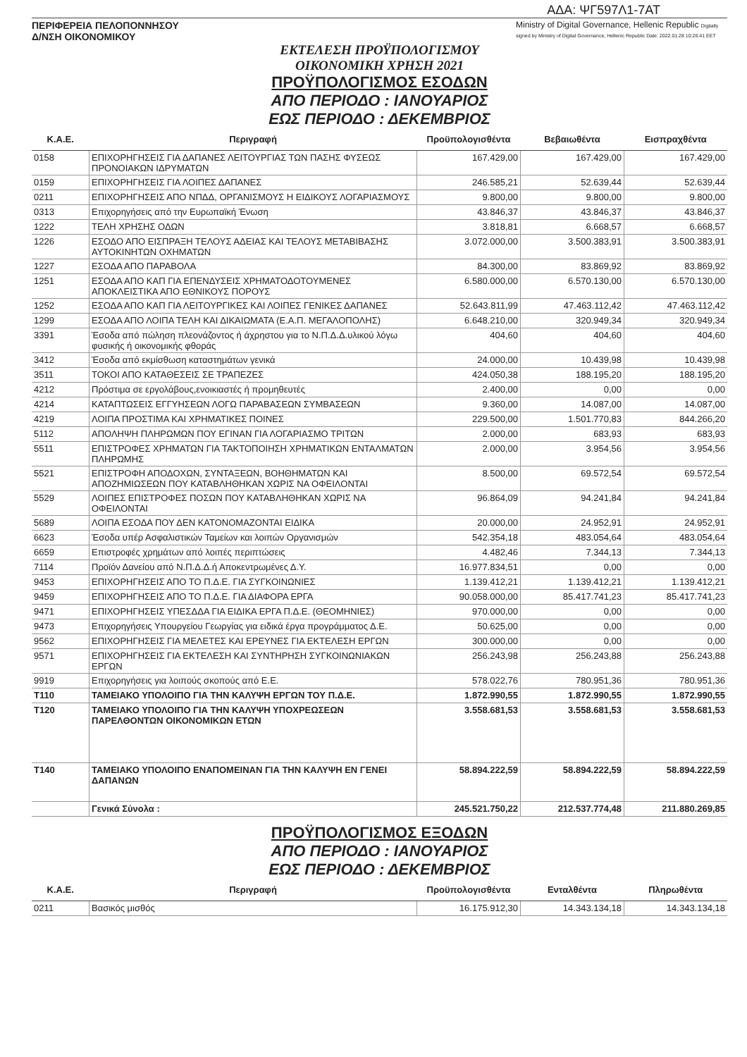ΑΔΑ: ΨΓ597Λ1-7ΑΤ
ΠΕΡΙΦΕΡΕΙΑ ΠΕΛΟΠΟΝΝΗΣΟΥ
Δ/ΝΣΗ ΟΙΚΟΝΟΜΙΚΟΥ
Ministry of Digital Governance, Hellenic Republic Digitally signed by Ministry of Digital Governance, Hellenic Republic Date: 2022.01.28 10:26:41 EET
ΕΚΤΕΛΕΣΗ ΠΡΟΫΠΟΛΟΓΙΣΜΟΥ
ΟΙΚΟΝΟΜΙΚΗ ΧΡΗΣΗ 2021
ΠΡΟΫΠΟΛΟΓΙΣΜΟΣ ΕΣΟΔΩΝ
ΑΠΟ ΠΕΡΙΟΔΟ : ΙΑΝΟΥΑΡΙΟΣ
ΕΩΣ ΠΕΡΙΟΔΟ : ΔΕΚΕΜΒΡΙΟΣ
| Κ.Α.Ε. | Περιγραφή | Προϋπολογισθέντα | Βεβαιωθέντα | Εισπραχθέντα |
| --- | --- | --- | --- | --- |
| 0158 | ΕΠΙΧΟΡΗΓΗΣΕΙΣ ΓΙΑ ΔΑΠΑΝΕΣ ΛΕΙΤΟΥΡΓΙΑΣ ΤΩΝ ΠΑΣΗΣ ΦΥΣΕΩΣ ΠΡΟΝΟΙΑΚΩΝ ΙΔΡΥΜΑΤΩΝ | 167.429,00 | 167.429,00 | 167.429,00 |
| 0159 | ΕΠΙΧΟΡΗΓΗΣΕΙΣ ΓΙΑ ΛΟΙΠΕΣ ΔΑΠΑΝΕΣ | 246.585,21 | 52.639,44 | 52.639,44 |
| 0211 | ΕΠΙΧΟΡΗΓΗΣΕΙΣ ΑΠΟ ΝΠΔΔ, ΟΡΓΑΝΙΣΜΟΥΣ Η ΕΙΔΙΚΟΥΣ ΛΟΓΑΡΙΑΣΜΟΥΣ | 9.800,00 | 9.800,00 | 9.800,00 |
| 0313 | Επιχορηγήσεις από την Ευρωπαϊκή Ένωση | 43.846,37 | 43.846,37 | 43.846,37 |
| 1222 | ΤΕΛΗ ΧΡΗΣΗΣ ΟΔΩΝ | 3.818,81 | 6.668,57 | 6.668,57 |
| 1226 | ΕΣΟΔΟ ΑΠΟ ΕΙΣΠΡΑΞΗ ΤΕΛΟΥΣ ΑΔΕΙΑΣ ΚΑΙ ΤΕΛΟΥΣ ΜΕΤΑΒΙΒΑΣΗΣ ΑΥΤΟΚΙΝΗΤΩΝ ΟΧΗΜΑΤΩΝ | 3.072.000,00 | 3.500.383,91 | 3.500.383,91 |
| 1227 | ΕΣΟΔΑ ΑΠΟ ΠΑΡΑΒΟΛΑ | 84.300,00 | 83.869,92 | 83.869,92 |
| 1251 | ΕΣΟΔΑ ΑΠΟ ΚΑΠ ΓΙΑ ΕΠΕΝΔΥΣΕΙΣ ΧΡΗΜΑΤΟΔΟΤΟΥΜΕΝΕΣ ΑΠΟΚΛΕΙΣΤΙΚΑ ΑΠΟ ΕΘΝΙΚΟΥΣ ΠΟΡΟΥΣ | 6.580.000,00 | 6.570.130,00 | 6.570.130,00 |
| 1252 | ΕΣΟΔΑ ΑΠΟ ΚΑΠ ΓΙΑ ΛΕΙΤΟΥΡΓΙΚΕΣ ΚΑΙ ΛΟΙΠΕΣ ΓΕΝΙΚΕΣ ΔΑΠΑΝΕΣ | 52.643.811,99 | 47.463.112,42 | 47.463.112,42 |
| 1299 | ΕΣΟΔΑ ΑΠΟ ΛΟΙΠΑ ΤΕΛΗ ΚΑΙ ΔΙΚΑΙΩΜΑΤΑ (Ε.Α.Π. ΜΕΓΑΛΟΠΟΛΗΣ) | 6.648.210,00 | 320.949,34 | 320.949,34 |
| 3391 | Έσοδα από πώληση πλεονάζοντος ή άχρηστου για το Ν.Π.Δ.Δ.υλικού λόγω φυσικής ή οικονομικής φθοράς | 404,60 | 404,60 | 404,60 |
| 3412 | Έσοδα από εκμίσθωση καταστημάτων γενικά | 24.000,00 | 10.439,98 | 10.439,98 |
| 3511 | ΤΟΚΟΙ ΑΠΟ ΚΑΤΑΘΕΣΕΙΣ ΣΕ ΤΡΑΠΕΖΕΣ | 424.050,38 | 188.195,20 | 188.195,20 |
| 4212 | Πρόστιμα σε εργολάβους,ενοικιαστές ή προμηθευτές | 2.400,00 | 0,00 | 0,00 |
| 4214 | ΚΑΤΑΠΤΩΣΕΙΣ ΕΓΓΥΗΣΕΩΝ ΛΟΓΩ ΠΑΡΑΒΑΣΕΩΝ ΣΥΜΒΑΣΕΩΝ | 9.360,00 | 14.087,00 | 14.087,00 |
| 4219 | ΛΟΙΠΑ ΠΡΟΣΤΙΜΑ ΚΑΙ ΧΡΗΜΑΤΙΚΕΣ ΠΟΙΝΕΣ | 229.500,00 | 1.501.770,83 | 844.266,20 |
| 5112 | ΑΠΟΛΗΨΗ ΠΛΗΡΩΜΩΝ ΠΟΥ ΕΓΙΝΑΝ ΓΙΑ ΛΟΓΑΡΙΑΣΜΟ ΤΡΙΤΩΝ | 2.000,00 | 683,93 | 683,93 |
| 5511 | ΕΠΙΣΤΡΟΦΕΣ ΧΡΗΜΑΤΩΝ ΓΙΑ ΤΑΚΤΟΠΟΙΗΣΗ ΧΡΗΜΑΤΙΚΩΝ ΕΝΤΑΛΜΑΤΩΝ ΠΛΗΡΩΜΗΣ | 2.000,00 | 3.954,56 | 3.954,56 |
| 5521 | ΕΠΙΣΤΡΟΦΗ ΑΠΟΔΟΧΩΝ, ΣΥΝΤΑΞΕΩΝ, ΒΟΗΘΗΜΑΤΩΝ ΚΑΙ ΑΠΟΖΗΜΙΩΣΕΩΝ ΠΟΥ ΚΑΤΑΒΛΗΘΗΚΑΝ ΧΩΡΙΣ ΝΑ ΟΦΕΙΛΟΝΤΑΙ | 8.500,00 | 69.572,54 | 69.572,54 |
| 5529 | ΛΟΙΠΕΣ ΕΠΙΣΤΡΟΦΕΣ ΠΟΣΩΝ ΠΟΥ ΚΑΤΑΒΛΗΘΗΚΑΝ ΧΩΡΙΣ ΝΑ ΟΦΕΙΛΟΝΤΑΙ | 96.864,09 | 94.241,84 | 94.241,84 |
| 5689 | ΛΟΙΠΑ ΕΣΟΔΑ ΠΟΥ ΔΕΝ ΚΑΤΟΝΟΜΑΖΟΝΤΑΙ ΕΙΔΙΚΑ | 20.000,00 | 24.952,91 | 24.952,91 |
| 6623 | Έσοδα υπέρ Ασφαλιστικών Ταμείων και λοιπών Οργανισμών | 542.354,18 | 483.054,64 | 483.054,64 |
| 6659 | Επιστροφές χρημάτων από λοιπές περιπτώσεις | 4.482,46 | 7.344,13 | 7.344,13 |
| 7114 | Προϊόν Δανείου από Ν.Π.Δ.Δ.ή Αποκεντρωμένες Δ.Υ. | 16.977.834,51 | 0,00 | 0,00 |
| 9453 | ΕΠΙΧΟΡΗΓΗΣΕΙΣ ΑΠΟ ΤΟ Π.Δ.Ε. ΓΙΑ ΣΥΓΚΟΙΝΩΝΙΕΣ | 1.139.412,21 | 1.139.412,21 | 1.139.412,21 |
| 9459 | ΕΠΙΧΟΡΗΓΗΣΕΙΣ ΑΠΟ ΤΟ Π.Δ.Ε. ΓΙΑ ΔΙΑΦΟΡΑ ΕΡΓΑ | 90.058.000,00 | 85.417.741,23 | 85.417.741,23 |
| 9471 | ΕΠΙΧΟΡΗΓΗΣΕΙΣ ΥΠΕΣΔΔΑ ΓΙΑ ΕΙΔΙΚΑ ΕΡΓΑ Π.Δ.Ε. (ΘΕΟΜΗΝΙΕΣ) | 970.000,00 | 0,00 | 0,00 |
| 9473 | Επιχορηγήσεις Υπουργείου Γεωργίας για ειδικά έργα προγράμματος Δ.Ε. | 50.625,00 | 0,00 | 0,00 |
| 9562 | ΕΠΙΧΟΡΗΓΗΣΕΙΣ ΓΙΑ ΜΕΛΕΤΕΣ ΚΑΙ ΕΡΕΥΝΕΣ ΓΙΑ ΕΚΤΕΛΕΣΗ ΕΡΓΩΝ | 300.000,00 | 0,00 | 0,00 |
| 9571 | ΕΠΙΧΟΡΗΓΗΣΕΙΣ ΓΙΑ ΕΚΤΕΛΕΣΗ ΚΑΙ ΣΥΝΤΗΡΗΣΗ ΣΥΓΚΟΙΝΩΝΙΑΚΩΝ ΕΡΓΩΝ | 256.243,98 | 256.243,88 | 256.243,88 |
| 9919 | Επιχορηγήσεις για λοιπούς σκοπούς από Ε.Ε. | 578.022,76 | 780.951,36 | 780.951,36 |
| Τ110 | ΤΑΜΕΙΑΚΟ ΥΠΟΛΟΙΠΟ ΓΙΑ ΤΗΝ ΚΑΛΥΨΗ ΕΡΓΩΝ ΤΟΥ Π.Δ.Ε. | 1.872.990,55 | 1.872.990,55 | 1.872.990,55 |
| Τ120 | ΤΑΜΕΙΑΚΟ ΥΠΟΛΟΙΠΟ ΓΙΑ ΤΗΝ ΚΑΛΥΨΗ ΥΠΟΧΡΕΩΣΕΩΝ ΠΑΡΕΛΘΟΝΤΩΝ ΟΙΚΟΝΟΜΙΚΩΝ ΕΤΩΝ | 3.558.681,53 | 3.558.681,53 | 3.558.681,53 |
| Τ140 | ΤΑΜΕΙΑΚΟ ΥΠΟΛΟΙΠΟ ΕΝΑΠΟΜΕΙΝΑΝ ΓΙΑ ΤΗΝ ΚΑΛΥΨΗ ΕΝ ΓΕΝΕΙ ΔΑΠΑΝΩΝ | 58.894.222,59 | 58.894.222,59 | 58.894.222,59 |
| | Γενικά Σύνολα : | 245.521.750,22 | 212.537.774,48 | 211.880.269,85 |
ΠΡΟΫΠΟΛΟΓΙΣΜΟΣ ΕΞΟΔΩΝ
ΑΠΟ ΠΕΡΙΟΔΟ : ΙΑΝΟΥΑΡΙΟΣ
ΕΩΣ ΠΕΡΙΟΔΟ : ΔΕΚΕΜΒΡΙΟΣ
| Κ.Α.Ε. | Περιγραφή | Προϋπολογισθέντα | Ενταλθέντα | Πληρωθέντα |
| --- | --- | --- | --- | --- |
| 0211 | Βασικός μισθός | 16.175.912,30 | 14.343.134,18 | 14.343.134,18 |